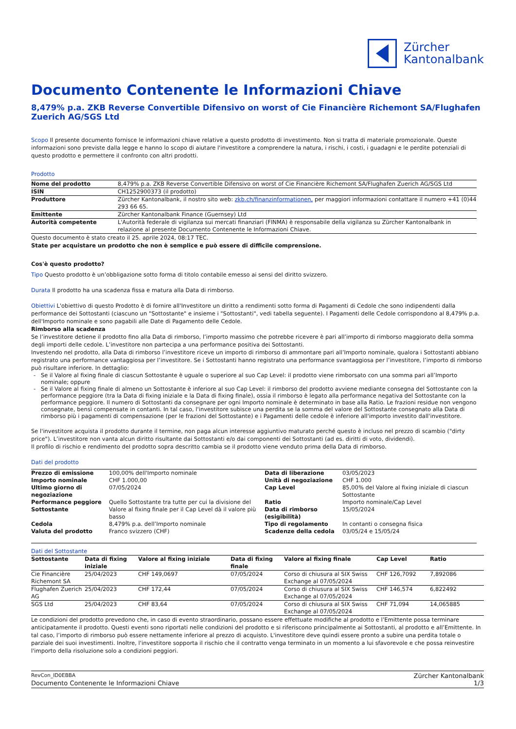Zürcher
Kantonalbank
Documento Contenente le Informazioni Chiave
8,479% p.a. ZKB Reverse Convertible Difensivo on worst of Cie Financière Richemont SA/Flughafen Zuerich AG/SGS Ltd
Scopo Il presente documento fornisce le informazioni chiave relative a questo prodotto di investimento. Non si tratta di materiale promozionale. Queste informazioni sono previste dalla legge e hanno lo scopo di aiutare l'investitore a comprendere la natura, i rischi, i costi, i guadagni e le perdite potenziali di questo prodotto e permettere il confronto con altri prodotti.
Prodotto
| Nome del prodotto | 8,479% p.a. ZKB Reverse Convertible Difensivo on worst of Cie Financière Richemont SA/Flughafen Zuerich AG/SGS Ltd |
| ISIN | CH1252900373 (il prodotto) |
| Produttore | Zürcher Kantonalbank, il nostro sito web: zkb.ch/finanzinformationen, per maggiori informazioni contattare il numero +41 (0)44 293 66 65. |
| Emittente | Zürcher Kantonalbank Finance (Guernsey) Ltd |
| Autorità competente | L'Autorità federale di vigilanza sui mercati finanziari (FINMA) è responsabile della vigilanza su Zürcher Kantonalbank in relazione al presente Documento Contenente le Informazioni Chiave. |
Questo documento è stato creato il 25. aprile 2024, 08:17 TEC.
State per acquistare un prodotto che non è semplice e può essere di difficile comprensione.
Cos'è questo prodotto?
Tipo Questo prodotto è un’obbligazione sotto forma di titolo contabile emesso ai sensi del diritto svizzero.
Durata Il prodotto ha una scadenza fissa e matura alla Data di rimborso.
Obiettivi L'obiettivo di questo Prodotto è di fornire all'Investitore un diritto a rendimenti sotto forma di Pagamenti di Cedole che sono indipendenti dalla performance dei Sottostanti (ciascuno un "Sottostante" e insieme i "Sottostanti", vedi tabella seguente). I Pagamenti delle Cedole corrispondono al 8,479% p.a. dell'Importo nominale e sono pagabili alle Date di Pagamento delle Cedole.
Rimborso alla scadenza
Se l’investitore detiene il prodotto fino alla Data di rimborso, l’importo massimo che potrebbe ricevere è pari all’importo di rimborso maggiorato della somma degli importi delle cedole. L’investitore non partecipa a una performance positiva dei Sottostanti.
Investendo nel prodotto, alla Data di rimborso l’investitore riceve un importo di rimborso di ammontare pari all’Importo nominale, qualora i Sottostanti abbiano registrato una performance vantaggiosa per l’investitore. Se i Sottostanti hanno registrato una performance svantaggiosa per l’investitore, l’importo di rimborso può risultare inferiore. In dettaglio:
Se il Valore al fixing finale di ciascun Sottostante è uguale o superiore al suo Cap Level: il prodotto viene rimborsato con una somma pari all’Importo nominale; oppure
Se il Valore al fixing finale di almeno un Sottostante è inferiore al suo Cap Level: il rimborso del prodotto avviene mediante consegna del Sottostante con la performance peggiore (tra la Data di fixing iniziale e la Data di fixing finale), ossia il rimborso è legato alla performance negativa del Sottostante con la performance peggiore. Il numero di Sottostanti da consegnare per ogni Importo nominale è determinato in base alla Ratio. Le frazioni residue non vengono consegnate, bensì compensate in contanti. In tal caso, l'investitore subisce una perdita se la somma del valore del Sottostante consegnato alla Data di rimborso più i pagamenti di compensazione (per le frazioni del Sottostante) e i Pagamenti delle cedole è inferiore all'importo investito dall'investitore.
Se l'investitore acquista il prodotto durante il termine, non paga alcun interesse aggiuntivo maturato perché questo è incluso nel prezzo di scambio ("dirty price"). L’investitore non vanta alcun diritto risultante dai Sottostanti e/o dai componenti dei Sottostanti (ad es. diritti di voto, dividendi).
Il profilo di rischio e rendimento del prodotto sopra descritto cambia se il prodotto viene venduto prima della Data di rimborso.
Dati del prodotto
| Prezzo di emissione | 100,00% dell'Importo nominale | Data di liberazione | 03/05/2023 |
| Importo nominale | CHF 1.000,00 | Unità di negoziazione | CHF 1.000 |
| Ultimo giorno di negoziazione | 07/05/2024 | Cap Level | 85,00% del Valore al fixing iniziale di ciascun Sottostante |
| Performance peggiore Sottostante | Quello Sottostante tra tutte per cui la divisione del Valore al fixing finale per il Cap Level dà il valore più basso | Ratio | Importo nominale/Cap Level |
| | | Data di rimborso (esigibilità) | 15/05/2024 |
| Cedola | 8,479% p.a. dell’Importo nominale | Tipo di regolamento | In contanti o consegna fisica |
| Valuta del prodotto | Franco svizzero (CHF) | Scadenze della cedola | 03/05/24 e 15/05/24 |
Dati del Sottostante
| Sottostante | Data di fixing iniziale | Valore al fixing iniziale | Data di fixing finale | Valore al fixing finale | Cap Level | Ratio |
| --- | --- | --- | --- | --- | --- | --- |
| Cie Financière Richemont SA | 25/04/2023 | CHF 149,0697 | 07/05/2024 | Corso di chiusura al SIX Swiss Exchange al 07/05/2024 | CHF 126,7092 | 7,892086 |
| Flughafen Zuerich AG | 25/04/2023 | CHF 172,44 | 07/05/2024 | Corso di chiusura al SIX Swiss Exchange al 07/05/2024 | CHF 146,574 | 6,822492 |
| SGS Ltd | 25/04/2023 | CHF 83,64 | 07/05/2024 | Corso di chiusura al SIX Swiss Exchange al 07/05/2024 | CHF 71,094 | 14,065885 |
Le condizioni del prodotto prevedono che, in caso di evento straordinario, possano essere effettuate modifiche al prodotto e l’Emittente possa terminare anticipatamente il prodotto. Questi eventi sono riportati nelle condizioni del prodotto e si riferiscono principalmente ai Sottostanti, al prodotto e all’Emittente. In tal caso, l’importo di rimborso può essere nettamente inferiore al prezzo di acquisto. L'investitore deve quindi essere pronto a subire una perdita totale o parziale dei suoi investimenti. Inoltre, l'investitore sopporta il rischio che il contratto venga terminato in un momento a lui sfavorevole e che possa reinvestire l'importo della risoluzione solo a condizioni peggiori.
RevCon_ID0EBBA Zürcher Kantonalbank
Documento Contenente le Informazioni Chiave 1/3